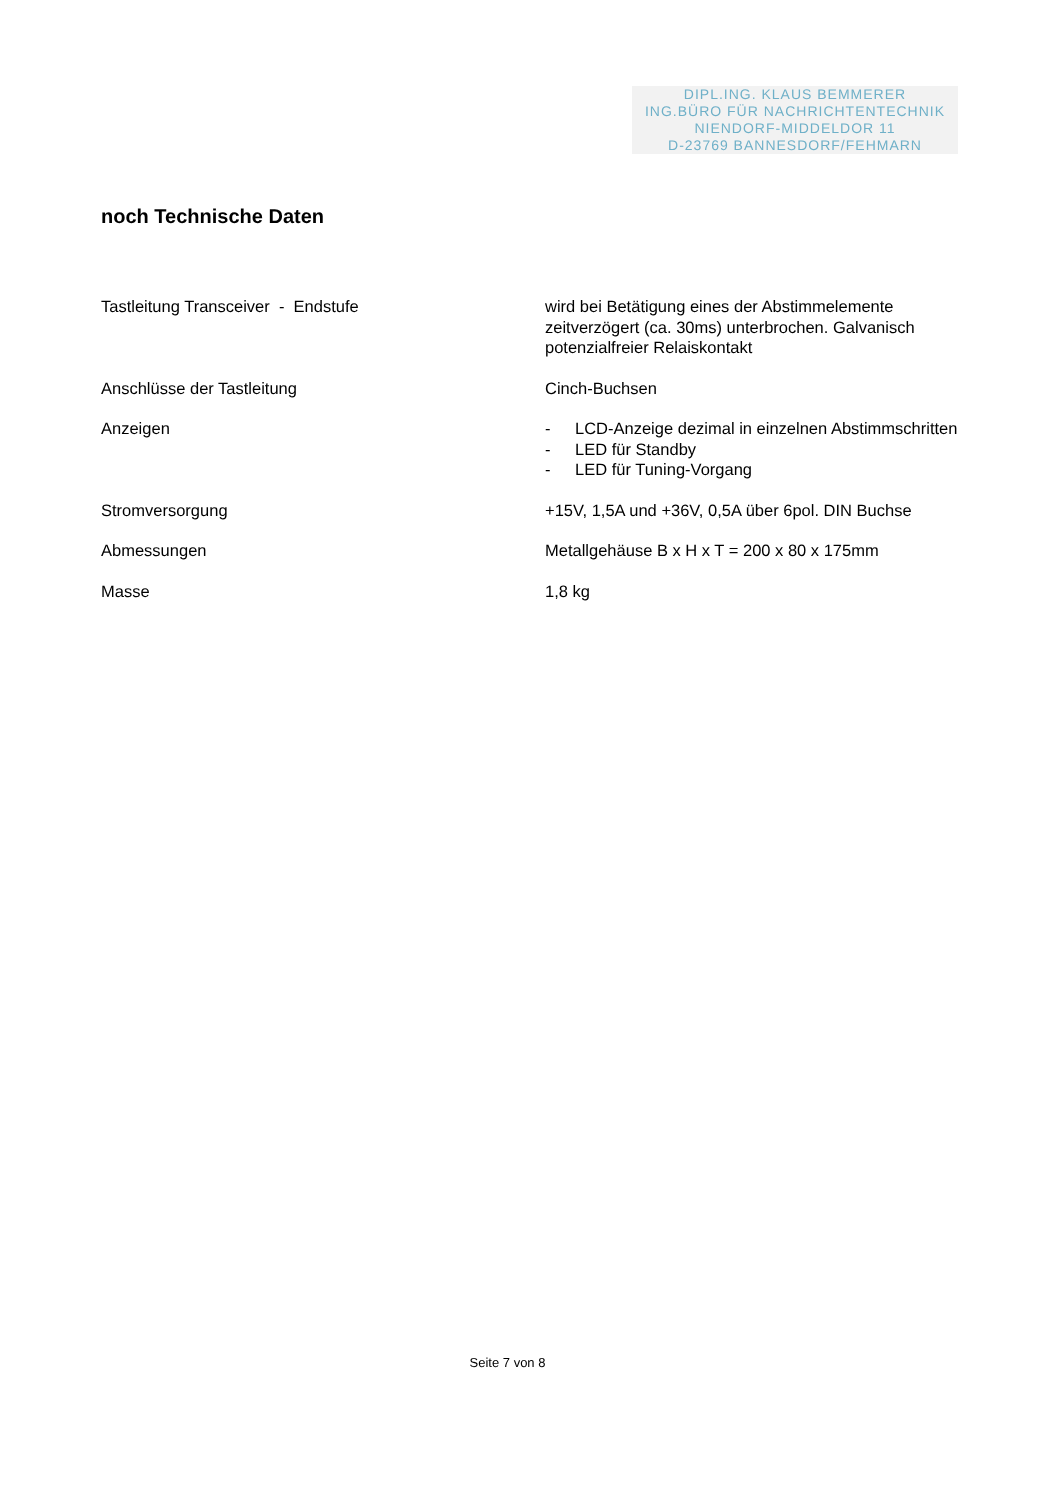DIPL.ING. KLAUS BEMMERER
ING.BÜRO FÜR NACHRICHTENTECHNIK
NIENDORF-MIDDELDOR 11
D-23769 BANNESDORF/FEHMARN
noch Technische Daten
| Tastleitung Transceiver - Endstufe | wird bei Betätigung eines der Abstimmelemente zeitverzögert (ca. 30ms) unterbrochen. Galvanisch potenzialfreier Relaiskontakt |
| Anschlüsse der Tastleitung | Cinch-Buchsen |
| Anzeigen | - LCD-Anzeige dezimal in einzelnen Abstimmschritten - LED für Standby - LED für Tuning-Vorgang |
| Stromversorgung | +15V, 1,5A und +36V, 0,5A über 6pol. DIN Buchse |
| Abmessungen | Metallgehäuse B x H x T = 200 x 80 x 175mm |
| Masse | 1,8 kg |
Seite 7 von 8